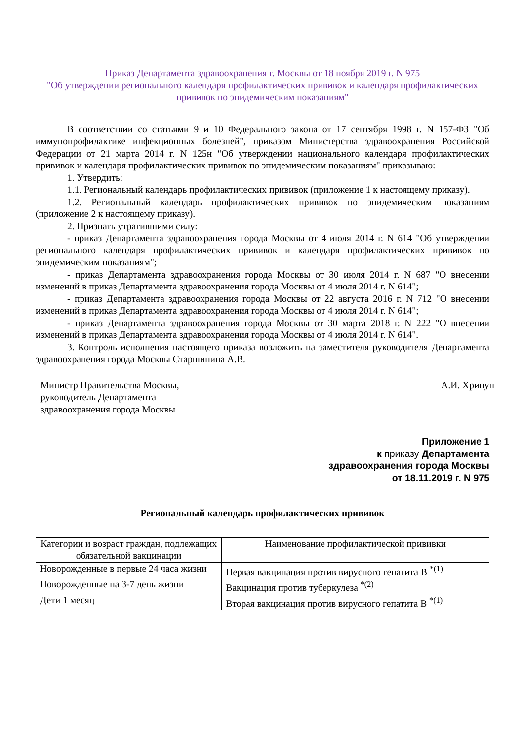Приказ Департамента здравоохранения г. Москвы от 18 ноября 2019 г. N 975
"Об утверждении регионального календаря профилактических прививок и календаря профилактических прививок по эпидемическим показаниям"
В соответствии со статьями 9 и 10 Федерального закона от 17 сентября 1998 г. N 157-ФЗ "Об иммунопрофилактике инфекционных болезней", приказом Министерства здравоохранения Российской Федерации от 21 марта 2014 г. N 125н "Об утверждении национального календаря профилактических прививок и календаря профилактических прививок по эпидемическим показаниям" приказываю:
1. Утвердить:
1.1. Региональный календарь профилактических прививок (приложение 1 к настоящему приказу).
1.2. Региональный календарь профилактических прививок по эпидемическим показаниям (приложение 2 к настоящему приказу).
2. Признать утратившими силу:
- приказ Департамента здравоохранения города Москвы от 4 июля 2014 г. N 614 "Об утверждении регионального календаря профилактических прививок и календаря профилактических прививок по эпидемическим показаниям";
- приказ Департамента здравоохранения города Москвы от 30 июля 2014 г. N 687 "О внесении изменений в приказ Департамента здравоохранения города Москвы от 4 июля 2014 г. N 614";
- приказ Департамента здравоохранения города Москвы от 22 августа 2016 г. N 712 "О внесении изменений в приказ Департамента здравоохранения города Москвы от 4 июля 2014 г. N 614";
- приказ Департамента здравоохранения города Москвы от 30 марта 2018 г. N 222 "О внесении изменений в приказ Департамента здравоохранения города Москвы от 4 июля 2014 г. N 614".
3. Контроль исполнения настоящего приказа возложить на заместителя руководителя Департамента здравоохранения города Москвы Старшинина А.В.
Министр Правительства Москвы,
руководитель Департамента
здравоохранения города Москвы
А.И. Хрипун
Приложение 1
к приказу Департамента
здравоохранения города Москвы
от 18.11.2019 г. N 975
Региональный календарь профилактических прививок
| Категории и возраст граждан, подлежащих обязательной вакцинации | Наименование профилактической прививки |
| --- | --- |
| Новорожденные в первые 24 часа жизни | Первая вакцинация против вирусного гепатита В <sup>*(1)</sup> |
| Новорожденные на 3-7 день жизни | Вакцинация против туберкулеза <sup>*(2)</sup> |
| Дети 1 месяц | Вторая вакцинация против вирусного гепатита В <sup>*(1)</sup> |